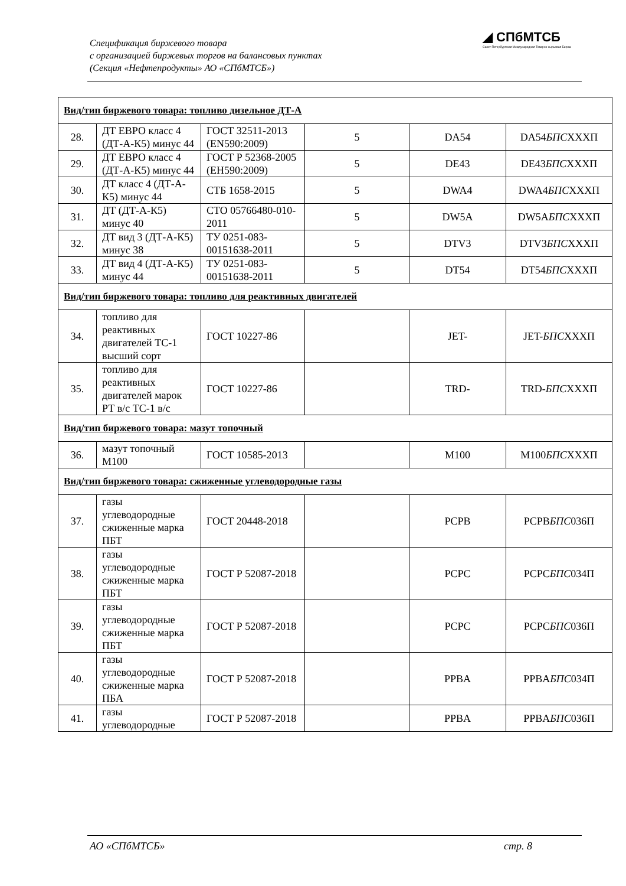Спецификация биржевого товара
с организацией биржевых торгов на балансовых пунктах
(Секция «Нефтепродукты» АО «СПбМТСБ»)
◢ СПбМТСБ
Санкт-Петербургская Международная Товарно-сырьевая Биржа
| Вид/тип биржевого товара: топливо дизельное ДТ-А | | | | | |
| 28. | ДТ ЕВРО класс 4 (ДТ-А-К5) минус 44 | ГОСТ 32511-2013 (EN590:2009) | 5 | DA54 | DA54 БПС XXXП |
| 29. | ДТ ЕВРО класс 4 (ДТ-А-К5) минус 44 | ГОСТ Р 52368-2005 (ЕН590:2009) | 5 | DE43 | DE43 БПС XXXП |
| 30. | ДТ класс 4 (ДТ-А-К5) минус 44 | СТБ 1658-2015 | 5 | DWA4 | DWA4 БПС XXXП |
| 31. | ДТ (ДТ-А-К5) минус 40 | СТО 05766480-010-2011 | 5 | DW5A | DW5A БПС XXXП |
| 32. | ДТ вид 3 (ДТ-А-К5) минус 38 | ТУ 0251-083-00151638-2011 | 5 | DTV3 | DTV3 БПС XXXП |
| 33. | ДТ вид 4 (ДТ-А-К5) минус 44 | ТУ 0251-083-00151638-2011 | 5 | DT54 | DT54 БПС XXXП |
| Вид/тип биржевого товара: топливо для реактивных двигателей | | | | | |
| 34. | топливо для реактивных двигателей ТС-1 высший сорт | ГОСТ 10227-86 | | JET- | JET- БПС XXXП |
| 35. | топливо для реактивных двигателей марок РТ в/с ТС-1 в/с | ГОСТ 10227-86 | | TRD- | TRD- БПС XXXП |
| Вид/тип биржевого товара: мазут топочный | | | | | |
| 36. | мазут топочный М100 | ГОСТ 10585-2013 | | M100 | M100 БПС XXXП |
| Вид/тип биржевого товара: сжиженные углеводородные газы | | | | | |
| 37. | газы углеводородные сжиженные марка ПБТ | ГОСТ 20448-2018 | | PCPB | PCPB БПС 036П |
| 38. | газы углеводородные сжиженные марка ПБТ | ГОСТ Р 52087-2018 | | PCPC | PCPC БПС 034П |
| 39. | газы углеводородные сжиженные марка ПБТ | ГОСТ Р 52087-2018 | | PCPC | PCPC БПС 036П |
| 40. | газы углеводородные сжиженные марка ПБА | ГОСТ Р 52087-2018 | | PPBA | PPBA БПС 034П |
| 41. | газы углеводородные | ГОСТ Р 52087-2018 | | PPBA | PPBA БПС 036П |
АО «СПбМТСБ» стр. 8